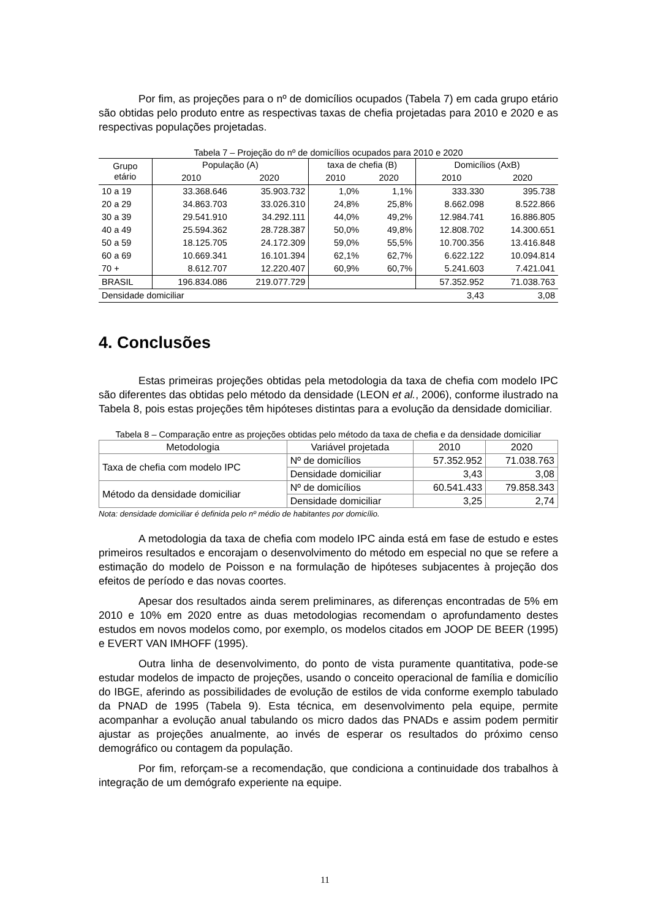Por fim, as projeções para o nº de domicílios ocupados (Tabela 7) em cada grupo etário são obtidas pelo produto entre as respectivas taxas de chefia projetadas para 2010 e 2020 e as respectivas populações projetadas.
Tabela 7 – Projeção do nº de domicílios ocupados para 2010 e 2020
| Grupo etário | População (A) | | taxa de chefia (B) | | Domicílios (AxB) | |
| --- | --- | --- | --- | --- | --- | --- |
| | 2010 | 2020 | 2010 | 2020 | 2010 | 2020 |
| 10 a 19 | 33.368.646 | 35.903.732 | 1,0% | 1,1% | 333.330 | 395.738 |
| 20 a 29 | 34.863.703 | 33.026.310 | 24,8% | 25,8% | 8.662.098 | 8.522.866 |
| 30 a 39 | 29.541.910 | 34.292.111 | 44,0% | 49,2% | 12.984.741 | 16.886.805 |
| 40 a 49 | 25.594.362 | 28.728.387 | 50,0% | 49,8% | 12.808.702 | 14.300.651 |
| 50 a 59 | 18.125.705 | 24.172.309 | 59,0% | 55,5% | 10.700.356 | 13.416.848 |
| 60 a 69 | 10.669.341 | 16.101.394 | 62,1% | 62,7% | 6.622.122 | 10.094.814 |
| 70 + | 8.612.707 | 12.220.407 | 60,9% | 60,7% | 5.241.603 | 7.421.041 |
| BRASIL | 196.834.086 | 219.077.729 | | | 57.352.952 | 71.038.763 |
| Densidade domiciliar | | | | | 3,43 | 3,08 |
4. Conclusões
Estas primeiras projeções obtidas pela metodologia da taxa de chefia com modelo IPC são diferentes das obtidas pelo método da densidade (LEON et al., 2006), conforme ilustrado na Tabela 8, pois estas projeções têm hipóteses distintas para a evolução da densidade domiciliar.
Tabela 8 – Comparação entre as projeções obtidas pelo método da taxa de chefia e da densidade domiciliar
| Metodologia | Variável projetada | 2010 | 2020 |
| --- | --- | --- | --- |
| Taxa de chefia com modelo IPC | Nº de domicílios | 57.352.952 | 71.038.763 |
| | Densidade domiciliar | 3,43 | 3,08 |
| Método da densidade domiciliar | Nº de domicílios | 60.541.433 | 79.858.343 |
| | Densidade domiciliar | 3,25 | 2,74 |
Nota: densidade domiciliar é definida pelo nº médio de habitantes por domicílio.
A metodologia da taxa de chefia com modelo IPC ainda está em fase de estudo e estes primeiros resultados e encorajam o desenvolvimento do método em especial no que se refere a estimação do modelo de Poisson e na formulação de hipóteses subjacentes à projeção dos efeitos de período e das novas coortes.
Apesar dos resultados ainda serem preliminares, as diferenças encontradas de 5% em 2010 e 10% em 2020 entre as duas metodologias recomendam o aprofundamento destes estudos em novos modelos como, por exemplo, os modelos citados em JOOP DE BEER (1995) e EVERT VAN IMHOFF (1995).
Outra linha de desenvolvimento, do ponto de vista puramente quantitativa, pode-se estudar modelos de impacto de projeções, usando o conceito operacional de família e domicílio do IBGE, aferindo as possibilidades de evolução de estilos de vida conforme exemplo tabulado da PNAD de 1995 (Tabela 9). Esta técnica, em desenvolvimento pela equipe, permite acompanhar a evolução anual tabulando os micro dados das PNADs e assim podem permitir ajustar as projeções anualmente, ao invés de esperar os resultados do próximo censo demográfico ou contagem da população.
Por fim, reforçam-se a recomendação, que condiciona a continuidade dos trabalhos à integração de um demógrafo experiente na equipe.
11